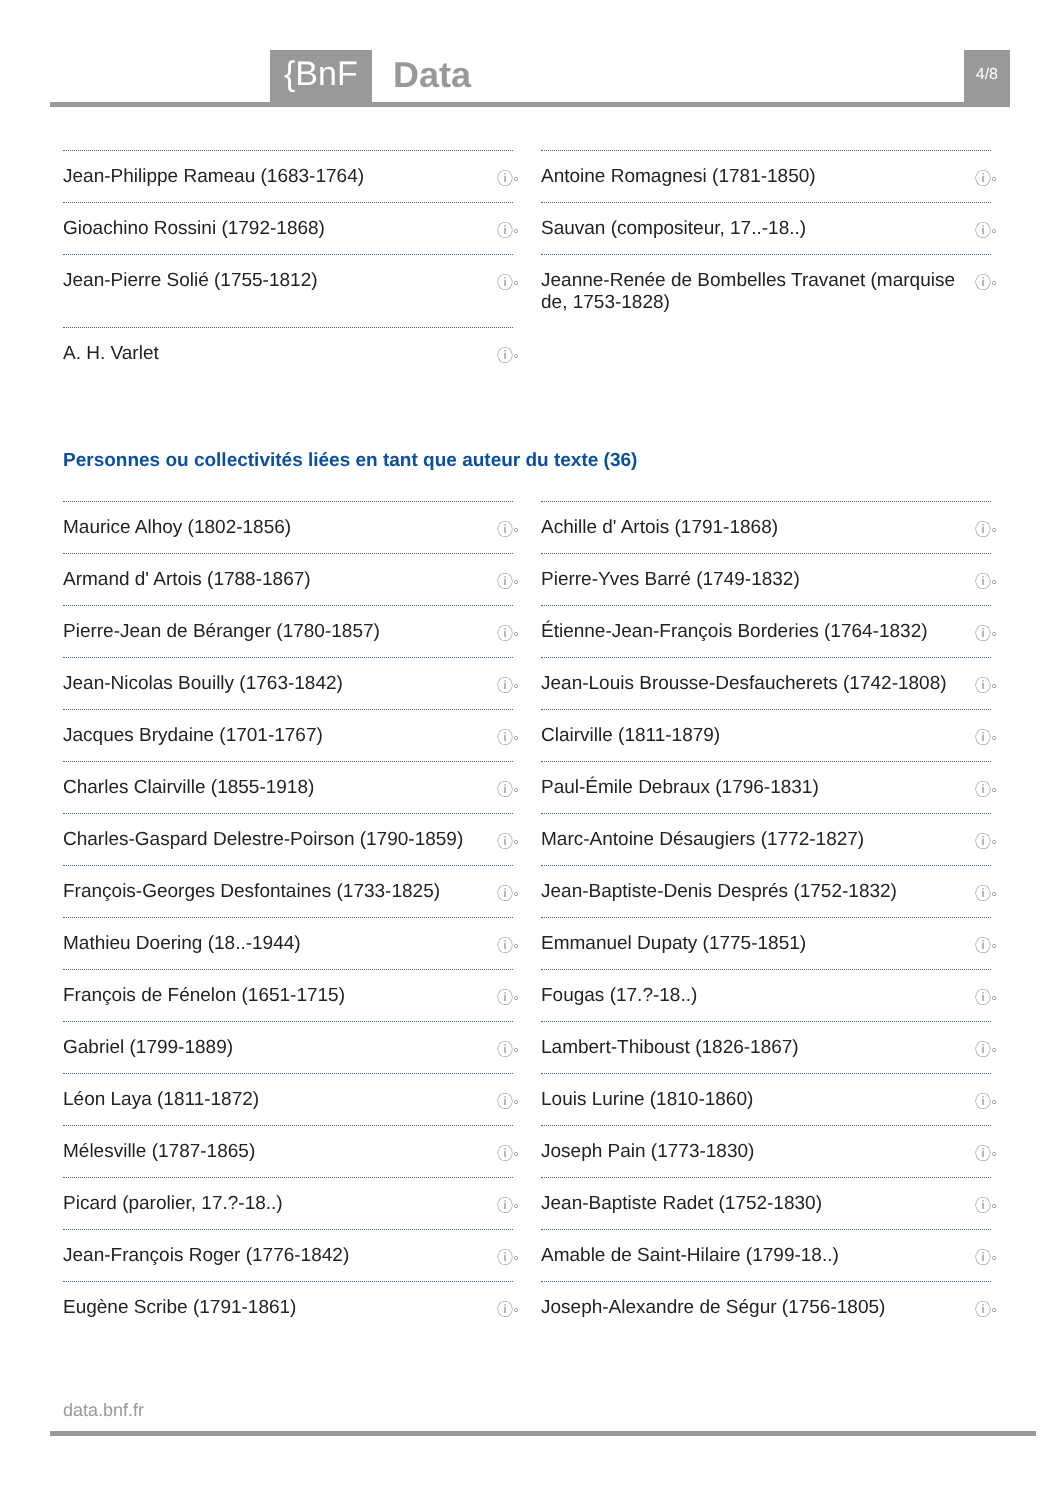{BnF Data 4/8
Jean-Philippe Rameau (1683-1764) ⓘ◦
Antoine Romagnesi (1781-1850) ⓘ◦
Gioachino Rossini (1792-1868) ⓘ◦
Sauvan (compositeur, 17..-18..) ⓘ◦
Jean-Pierre Solié (1755-1812) ⓘ◦
Jeanne-Renée de Bombelles Travanet (marquise de, 1753-1828) ⓘ◦
A. H. Varlet ⓘ◦
Personnes ou collectivités liées en tant que auteur du texte (36)
Maurice Alhoy (1802-1856) ⓘ◦
Achille d' Artois (1791-1868) ⓘ◦
Armand d' Artois (1788-1867) ⓘ◦
Pierre-Yves Barré (1749-1832) ⓘ◦
Pierre-Jean de Béranger (1780-1857) ⓘ◦
Étienne-Jean-François Borderies (1764-1832) ⓘ◦
Jean-Nicolas Bouilly (1763-1842) ⓘ◦
Jean-Louis Brousse-Desfaucherets (1742-1808) ⓘ◦
Jacques Brydaine (1701-1767) ⓘ◦
Clairville (1811-1879) ⓘ◦
Charles Clairville (1855-1918) ⓘ◦
Paul-Émile Debraux (1796-1831) ⓘ◦
Charles-Gaspard Delestre-Poirson (1790-1859) ⓘ◦
Marc-Antoine Désaugiers (1772-1827) ⓘ◦
François-Georges Desfontaines (1733-1825) ⓘ◦
Jean-Baptiste-Denis Després (1752-1832) ⓘ◦
Mathieu Doering (18..-1944) ⓘ◦
Emmanuel Dupaty (1775-1851) ⓘ◦
François de Fénelon (1651-1715) ⓘ◦
Fougas (17.?-18..) ⓘ◦
Gabriel (1799-1889) ⓘ◦
Lambert-Thiboust (1826-1867) ⓘ◦
Léon Laya (1811-1872) ⓘ◦
Louis Lurine (1810-1860) ⓘ◦
Mélesville (1787-1865) ⓘ◦
Joseph Pain (1773-1830) ⓘ◦
Picard (parolier, 17.?-18..) ⓘ◦
Jean-Baptiste Radet (1752-1830) ⓘ◦
Jean-François Roger (1776-1842) ⓘ◦
Amable de Saint-Hilaire (1799-18..) ⓘ◦
Eugène Scribe (1791-1861) ⓘ◦
Joseph-Alexandre de Ségur (1756-1805) ⓘ◦
data.bnf.fr